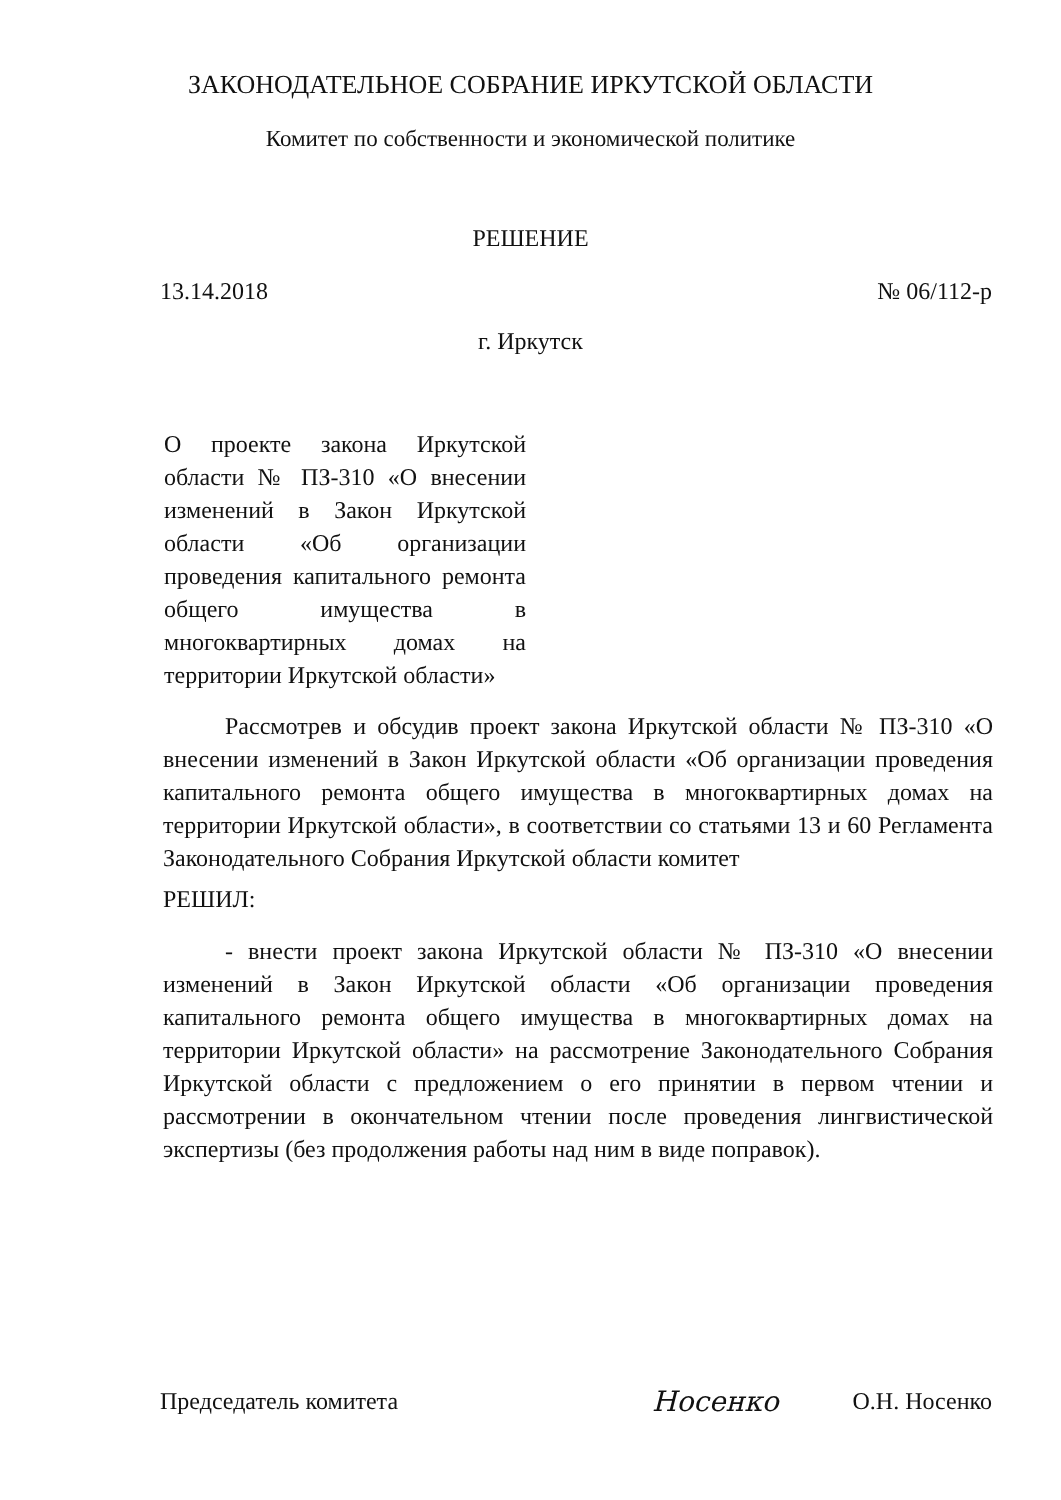ЗАКОНОДАТЕЛЬНОЕ СОБРАНИЕ ИРКУТСКОЙ ОБЛАСТИ
Комитет по собственности и экономической политике
РЕШЕНИЕ
13.14.2018 № 06/112-р
г. Иркутск
О проекте закона Иркутской области № ПЗ-310 «О внесении изменений в Закон Иркутской области «Об организации проведения капитального ремонта общего имущества в многоквартирных домах на территории Иркутской области»
Рассмотрев и обсудив проект закона Иркутской области № ПЗ-310 «О внесении изменений в Закон Иркутской области «Об организации проведения капитального ремонта общего имущества в многоквартирных домах на территории Иркутской области», в соответствии со статьями 13 и 60 Регламента Законодательного Собрания Иркутской области комитет
РЕШИЛ:
- внести проект закона Иркутской области № ПЗ-310 «О внесении изменений в Закон Иркутской области «Об организации проведения капитального ремонта общего имущества в многоквартирных домах на территории Иркутской области» на рассмотрение Законодательного Собрания Иркутской области с предложением о его принятии в первом чтении и рассмотрении в окончательном чтении после проведения лингвистической экспертизы (без продолжения работы над ним в виде поправок).
Председатель комитета Носенко О.Н. Носенко